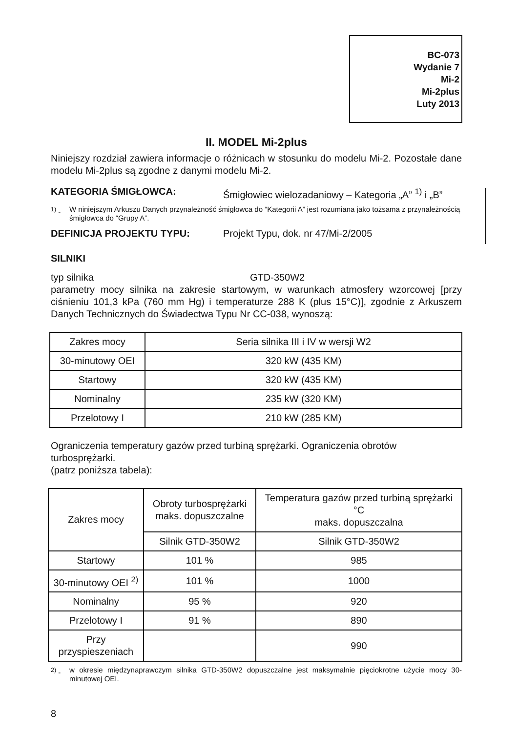BC-073
Wydanie 7
Mi-2
Mi-2plus
Luty 2013
II. MODEL Mi-2plus
Niniejszy rozdział zawiera informacje o różnicach w stosunku do modelu Mi-2. Pozostałe dane modelu Mi-2plus są zgodne z danymi modelu Mi-2.
KATEGORIA ŚMIGŁOWCA: Śmigłowiec wielozadaniowy – Kategoria „A” <sup>1)</sup> i „B”
<sup>1)</sup> - W niniejszym Arkuszu Danych przynależność śmigłowca do “Kategorii A” jest rozumiana jako tożsama z przynależnością śmigłowca do “Grupy A”.
DEFINICJA PROJEKTU TYPU: Projekt Typu, dok. nr 47/Mi-2/2005
SILNIKI
typ silnika GTD-350W2
parametry mocy silnika na zakresie startowym, w warunkach atmosfery wzorcowej [przy ciśnieniu 101,3 kPa (760 mm Hg) i temperaturze 288 K (plus 15°C)], zgodnie z Arkuszem Danych Technicznych do Świadectwa Typu Nr CC-038, wynoszą:
| Zakres mocy | Seria silnika III i IV w wersji W2 |
| 30-minutowy OEI | 320 kW (435 KM) |
| Startowy | 320 kW (435 KM) |
| Nominalny | 235 kW (320 KM) |
| Przelotowy I | 210 kW (285 KM) |
Ograniczenia temperatury gazów przed turbiną sprężarki. Ograniczenia obrotów turbosprężarki.
(patrz poniższa tabela):
| Zakres mocy | Obroty turbosprężarki maks. dopuszczalne | Temperatura gazów przed turbiną sprężarki °C maks. dopuszczalna |
| | Silnik GTD-350W2 | Silnik GTD-350W2 |
| Startowy | 101 % | 985 |
| 30-minutowy OEI <sup>2)</sup> | 101 % | 1000 |
| Nominalny | 95 % | 920 |
| Przelotowy I | 91 % | 890 |
| Przy przyspieszeniach | | 990 |
<sup>2)</sup> - w okresie międzynaprawczym silnika GTD-350W2 dopuszczalne jest maksymalnie pięciokrotne użycie mocy 30-minutowej OEI.
8